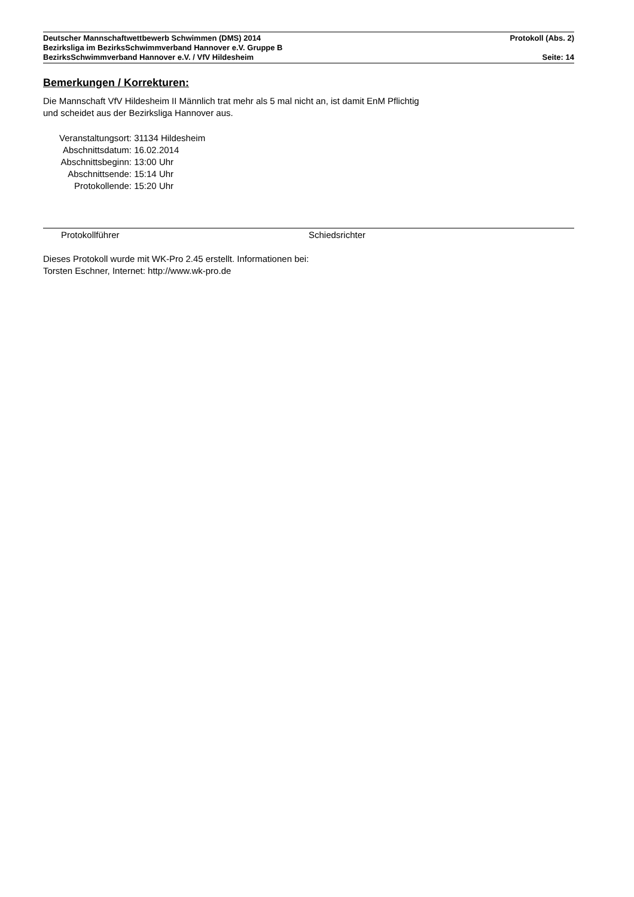Deutscher Mannschaftwettbewerb Schwimmen (DMS) 2014 Protokoll (Abs. 2)
Bezirksliga im BezirksSchwimmverband Hannover e.V. Gruppe B
BezirksSchwimmverband Hannover e.V. / VfV Hildesheim Seite: 14
Bemerkungen / Korrekturen:
Die Mannschaft VfV Hildesheim II Männlich trat mehr als 5 mal nicht an, ist damit EnM Pflichtig
und scheidet aus der Bezirksliga Hannover aus.
Veranstaltungsort: 31134 Hildesheim
Abschnittsdatum: 16.02.2014
Abschnittsbeginn: 13:00 Uhr
Abschnittsende: 15:14 Uhr
Protokollende: 15:20 Uhr
Protokollführer Schiedsrichter
Dieses Protokoll wurde mit WK-Pro 2.45 erstellt. Informationen bei:
Torsten Eschner, Internet: http://www.wk-pro.de